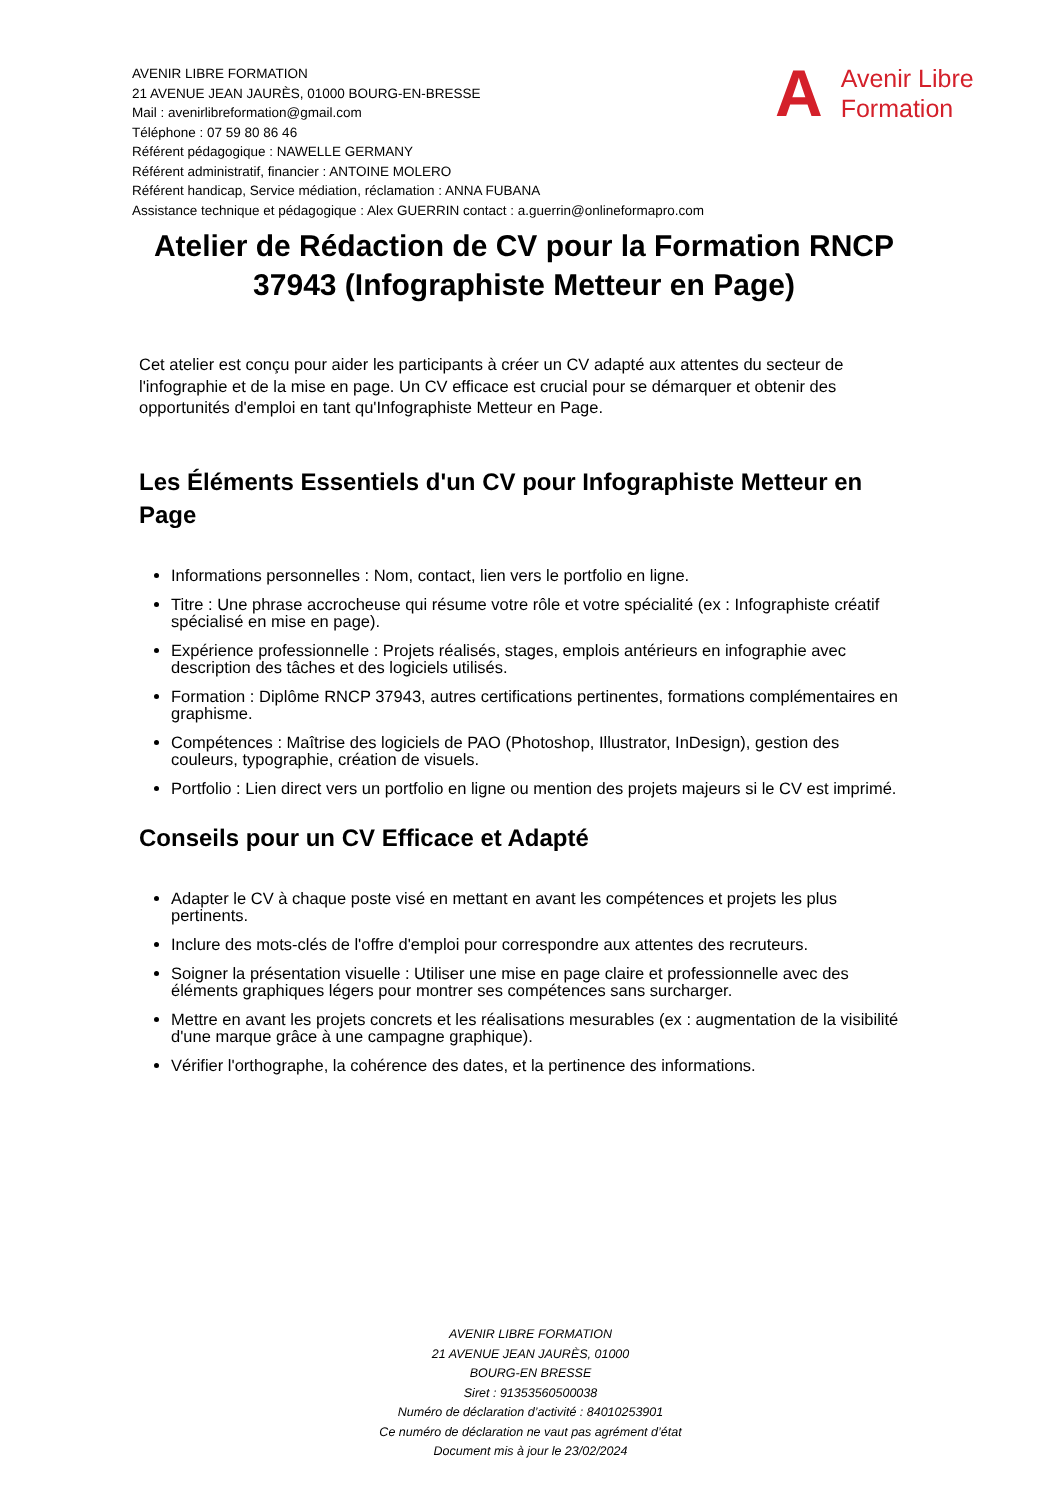AVENIR LIBRE FORMATION
21 AVENUE JEAN JAURÈS, 01000 BOURG-EN-BRESSE
Mail : avenirlibreformation@gmail.com
Téléphone : 07 59 80 86 46
Référent pédagogique : NAWELLE GERMANY
Référent administratif, financier : ANTOINE MOLERO
Référent handicap, Service médiation, réclamation : ANNA FUBANA
Assistance technique et pédagogique : Alex GUERRIN contact : a.guerrin@onlineformapro.com
A
Avenir Libre
Formation
Atelier de Rédaction de CV pour la Formation RNCP 37943 (Infographiste Metteur en Page)
Cet atelier est conçu pour aider les participants à créer un CV adapté aux attentes du secteur de l'infographie et de la mise en page. Un CV efficace est crucial pour se démarquer et obtenir des opportunités d'emploi en tant qu'Infographiste Metteur en Page.
Les Éléments Essentiels d'un CV pour Infographiste Metteur en Page
Informations personnelles : Nom, contact, lien vers le portfolio en ligne.
Titre : Une phrase accrocheuse qui résume votre rôle et votre spécialité (ex : Infographiste créatif spécialisé en mise en page).
Expérience professionnelle : Projets réalisés, stages, emplois antérieurs en infographie avec description des tâches et des logiciels utilisés.
Formation : Diplôme RNCP 37943, autres certifications pertinentes, formations complémentaires en graphisme.
Compétences : Maîtrise des logiciels de PAO (Photoshop, Illustrator, InDesign), gestion des couleurs, typographie, création de visuels.
Portfolio : Lien direct vers un portfolio en ligne ou mention des projets majeurs si le CV est imprimé.
Conseils pour un CV Efficace et Adapté
Adapter le CV à chaque poste visé en mettant en avant les compétences et projets les plus pertinents.
Inclure des mots-clés de l'offre d'emploi pour correspondre aux attentes des recruteurs.
Soigner la présentation visuelle : Utiliser une mise en page claire et professionnelle avec des éléments graphiques légers pour montrer ses compétences sans surcharger.
Mettre en avant les projets concrets et les réalisations mesurables (ex : augmentation de la visibilité d'une marque grâce à une campagne graphique).
Vérifier l'orthographe, la cohérence des dates, et la pertinence des informations.
AVENIR LIBRE FORMATION
21 AVENUE JEAN JAURÈS, 01000
BOURG-EN BRESSE
Siret : 91353560500038
Numéro de déclaration d’activité : 84010253901
Ce numéro de déclaration ne vaut pas agrément d’état
Document mis à jour le 23/02/2024